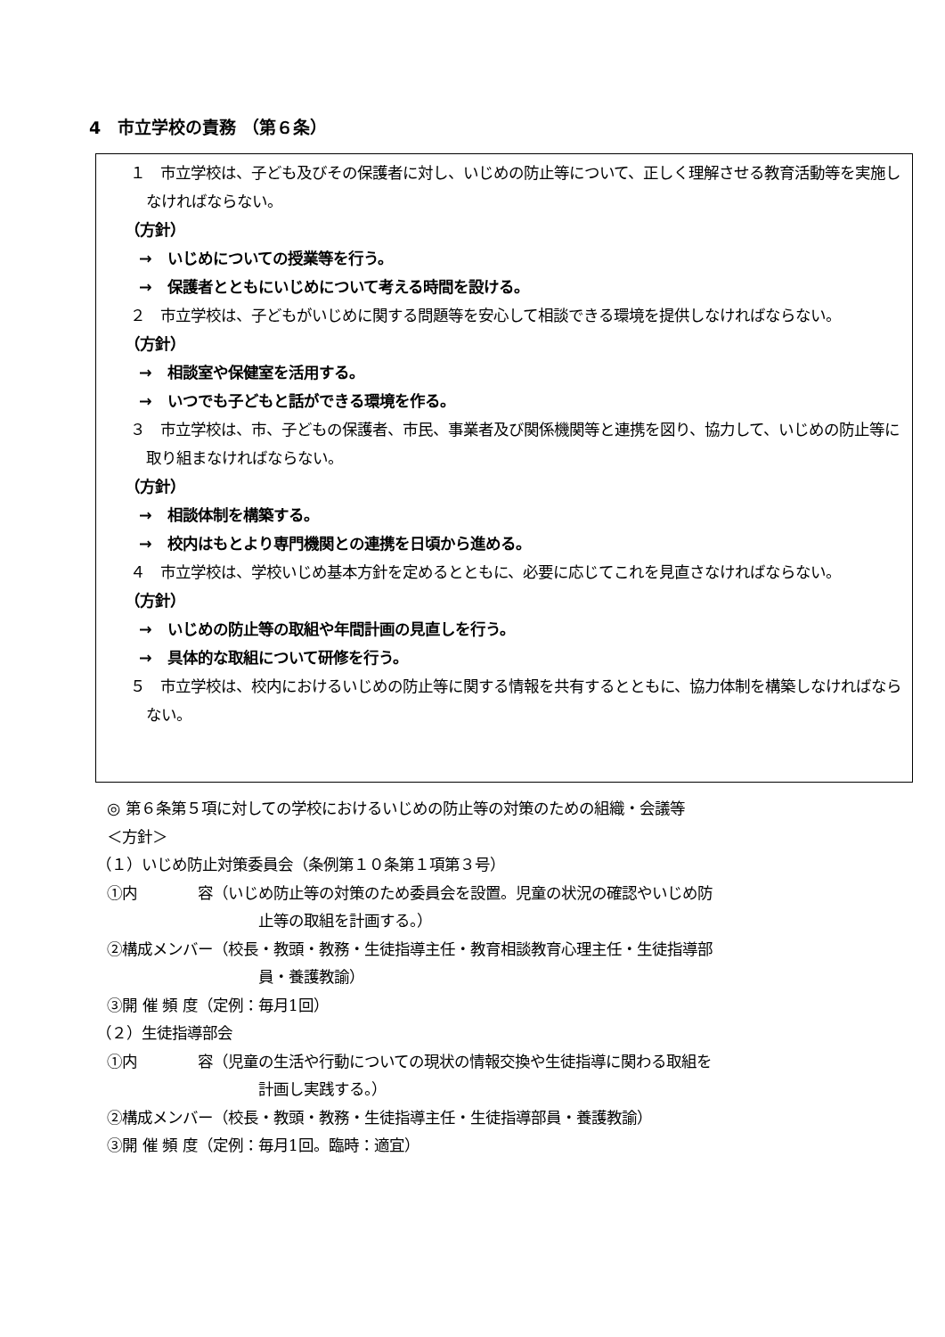4　市立学校の責務 （第６条）
１　市立学校は、子ども及びその保護者に対し、いじめの防止等について、正しく理解させる教育活動等を実施しなければならない。
（方針）
→　いじめについての授業等を行う。
→　保護者とともにいじめについて考える時間を設ける。
２　市立学校は、子どもがいじめに関する問題等を安心して相談できる環境を提供しなければならない。
（方針）
→　相談室や保健室を活用する。
→　いつでも子どもと話ができる環境を作る。
３　市立学校は、市、子どもの保護者、市民、事業者及び関係機関等と連携を図り、協力して、いじめの防止等に取り組まなければならない。
（方針）
→　相談体制を構築する。
→　校内はもとより専門機関との連携を日頃から進める。
４　市立学校は、学校いじめ基本方針を定めるとともに、必要に応じてこれを見直さなければならない。
（方針）
→　いじめの防止等の取組や年間計画の見直しを行う。
→　具体的な取組について研修を行う。
５　市立学校は、校内におけるいじめの防止等に関する情報を共有するとともに、協力体制を構築しなければならない。
◎ 第６条第５項に対しての学校におけるいじめの防止等の対策のための組織・会議等
＜方針＞
（１）いじめ防止対策委員会（条例第１０条第１項第３号）
①内　　　　容（いじめ防止等の対策のため委員会を設置。児童の状況の確認やいじめ防
止等の取組を計画する。）
②構成メンバー（校長・教頭・教務・生徒指導主任・教育相談教育心理主任・生徒指導部
員・養護教諭）
③開 催 頻 度（定例：毎月1回）
（２）生徒指導部会
①内　　　　容（児童の生活や行動についての現状の情報交換や生徒指導に関わる取組を
計画し実践する。）
②構成メンバー（校長・教頭・教務・生徒指導主任・生徒指導部員・養護教諭）
③開 催 頻 度（定例：毎月1回。臨時：適宜）